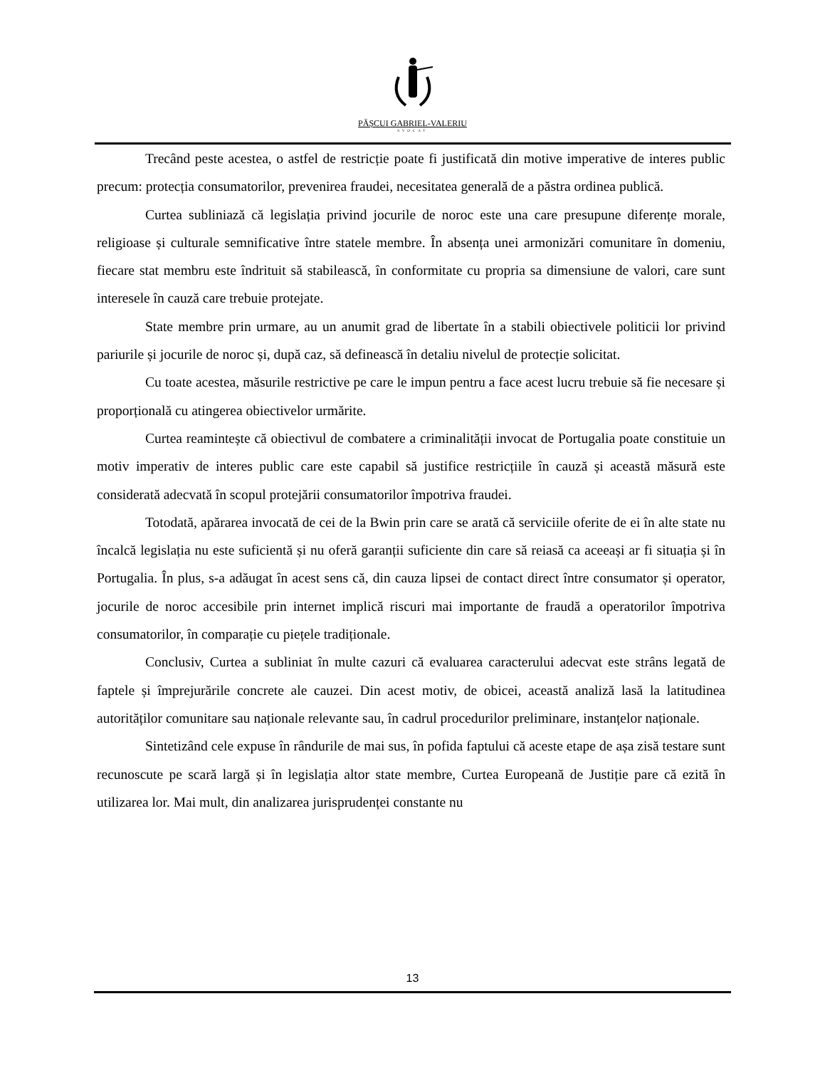PĂȘCUI GABRIEL-VALERIU
AVOCAT
Trecând peste acestea, o astfel de restricție poate fi justificată din motive imperative de interes public precum: protecția consumatorilor, prevenirea fraudei, necesitatea generală de a păstra ordinea publică.
Curtea subliniază că legislația privind jocurile de noroc este una care presupune diferențe morale, religioase și culturale semnificative între statele membre. În absența unei armonizări comunitare în domeniu, fiecare stat membru este îndrituit să stabilească, în conformitate cu propria sa dimensiune de valori, care sunt interesele în cauză care trebuie protejate.
State membre prin urmare, au un anumit grad de libertate în a stabili obiectivele politicii lor privind pariurile și jocurile de noroc și, după caz, să definească în detaliu nivelul de protecție solicitat.
Cu toate acestea, măsurile restrictive pe care le impun pentru a face acest lucru trebuie să fie necesare și proporțională cu atingerea obiectivelor urmărite.
Curtea reamintește că obiectivul de combatere a criminalității invocat de Portugalia poate constituie un motiv imperativ de interes public care este capabil să justifice restricțiile în cauză și această măsură este considerată adecvată în scopul protejării consumatorilor împotriva fraudei.
Totodată, apărarea invocată de cei de la Bwin prin care se arată că serviciile oferite de ei în alte state nu încalcă legislația nu este suficientă și nu oferă garanții suficiente din care să reiasă ca aceeași ar fi situația și în Portugalia. În plus, s-a adăugat în acest sens că, din cauza lipsei de contact direct între consumator și operator, jocurile de noroc accesibile prin internet implică riscuri mai importante de fraudă a operatorilor împotriva consumatorilor, în comparație cu piețele tradiționale.
Conclusiv, Curtea a subliniat în multe cazuri că evaluarea caracterului adecvat este strâns legată de faptele și împrejurările concrete ale cauzei. Din acest motiv, de obicei, această analiză lasă la latitudinea autorităților comunitare sau naționale relevante sau, în cadrul procedurilor preliminare, instanțelor naționale.
Sintetizând cele expuse în rândurile de mai sus, în pofida faptului că aceste etape de așa zisă testare sunt recunoscute pe scară largă și în legislația altor state membre, Curtea Europeană de Justiție pare că ezită în utilizarea lor. Mai mult, din analizarea jurisprudenței constante nu
13